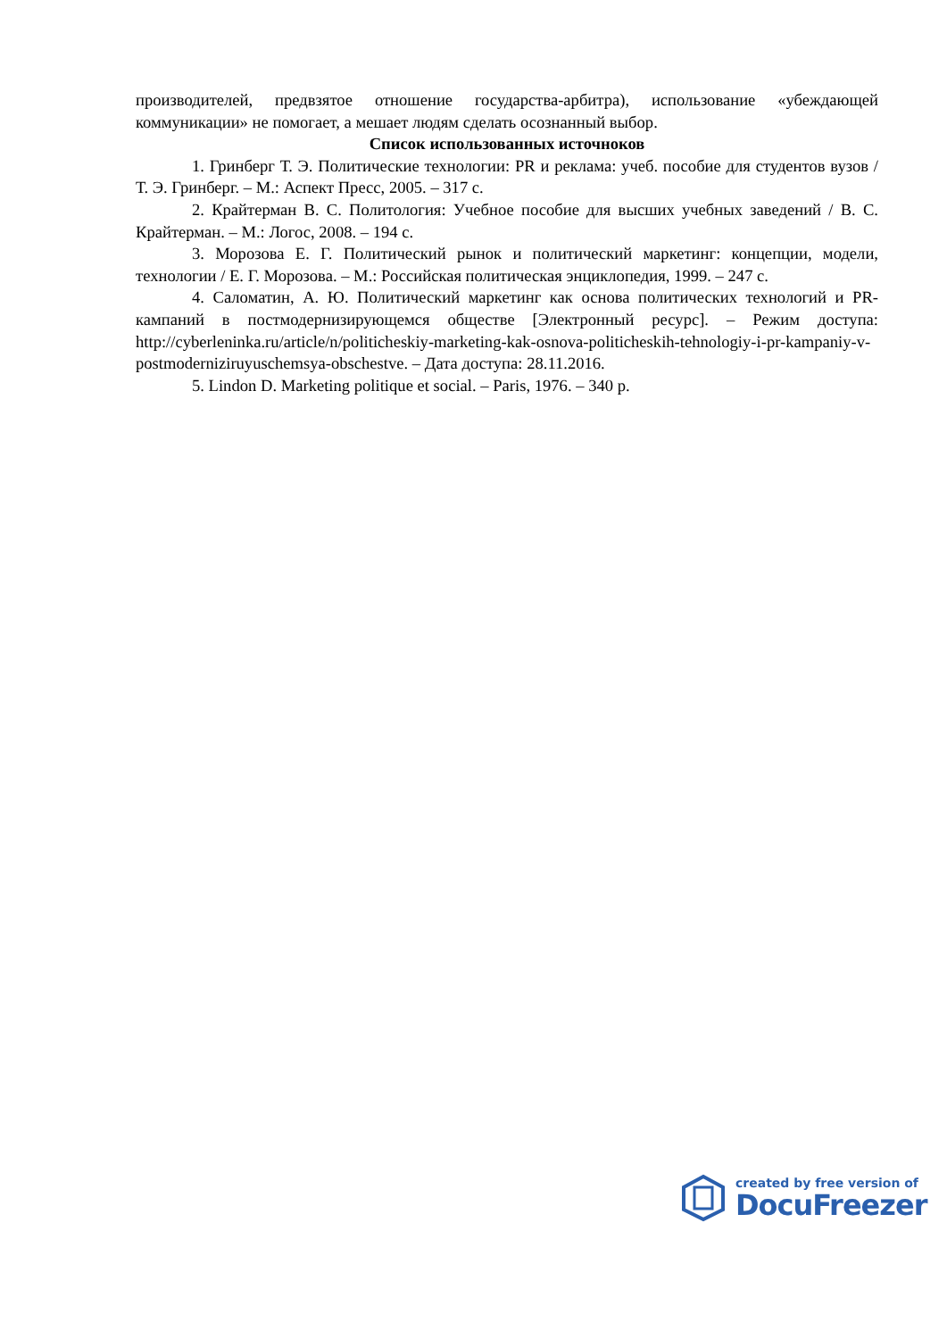производителей, предвзятое отношение государства-арбитра), использование «убеждающей коммуникации» не помогает, а мешает людям сделать осознанный выбор.
Список использованных источноков
1. Гринберг Т. Э. Политические технологии: PR и реклама: учеб. пособие для студентов вузов / Т. Э. Гринберг. – М.: Аспект Пресс, 2005. – 317 с.
2. Крайтерман В. С. Политология: Учебное пособие для высших учебных заведений / В. С. Крайтерман. – М.: Логос, 2008. – 194 с.
3. Морозова Е. Г. Политический рынок и политический маркетинг: концепции, модели, технологии / Е. Г. Морозова. – М.: Российская политическая энциклопедия, 1999. – 247 с.
4. Саломатин, А. Ю. Политический маркетинг как основа политических технологий и PR-кампаний в постмодернизирующемся обществе [Электронный ресурс]. – Режим доступа: http://cyberleninka.ru/article/n/politicheskiy-marketing-kak-osnova-politicheskih-tehnologiy-i-pr-kampaniy-v-postmoderniziruyuschemsya-obschestve. – Дата доступа: 28.11.2016.
5. Lindon D. Marketing politique et social. – Paris, 1976. – 340 p.
created by free version of
DocuFreezer